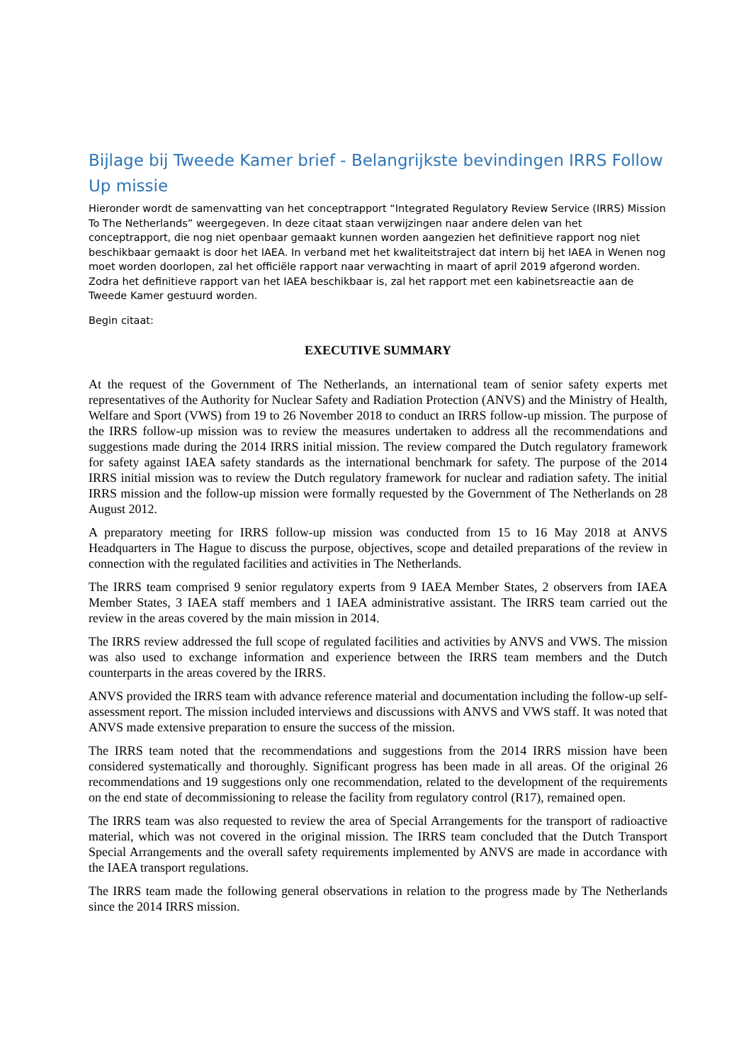Bijlage bij Tweede Kamer brief - Belangrijkste bevindingen IRRS Follow Up missie
Hieronder wordt de samenvatting van het conceptrapport “Integrated Regulatory Review Service (IRRS) Mission To The Netherlands” weergegeven. In deze citaat staan verwijzingen naar andere delen van het conceptrapport, die nog niet openbaar gemaakt kunnen worden aangezien het definitieve rapport nog niet beschikbaar gemaakt is door het IAEA. In verband met het kwaliteitstraject dat intern bij het IAEA in Wenen nog moet worden doorlopen, zal het officiële rapport naar verwachting in maart of april 2019 afgerond worden. Zodra het definitieve rapport van het IAEA beschikbaar is, zal het rapport met een kabinetsreactie aan de Tweede Kamer gestuurd worden.
Begin citaat:
EXECUTIVE SUMMARY
At the request of the Government of The Netherlands, an international team of senior safety experts met representatives of the Authority for Nuclear Safety and Radiation Protection (ANVS) and the Ministry of Health, Welfare and Sport (VWS) from 19 to 26 November 2018 to conduct an IRRS follow-up mission. The purpose of the IRRS follow-up mission was to review the measures undertaken to address all the recommendations and suggestions made during the 2014 IRRS initial mission. The review compared the Dutch regulatory framework for safety against IAEA safety standards as the international benchmark for safety. The purpose of the 2014 IRRS initial mission was to review the Dutch regulatory framework for nuclear and radiation safety. The initial IRRS mission and the follow-up mission were formally requested by the Government of The Netherlands on 28 August 2012.
A preparatory meeting for IRRS follow-up mission was conducted from 15 to 16 May 2018 at ANVS Headquarters in The Hague to discuss the purpose, objectives, scope and detailed preparations of the review in connection with the regulated facilities and activities in The Netherlands.
The IRRS team comprised 9 senior regulatory experts from 9 IAEA Member States, 2 observers from IAEA Member States, 3 IAEA staff members and 1 IAEA administrative assistant. The IRRS team carried out the review in the areas covered by the main mission in 2014.
The IRRS review addressed the full scope of regulated facilities and activities by ANVS and VWS. The mission was also used to exchange information and experience between the IRRS team members and the Dutch counterparts in the areas covered by the IRRS.
ANVS provided the IRRS team with advance reference material and documentation including the follow-up self-assessment report. The mission included interviews and discussions with ANVS and VWS staff. It was noted that ANVS made extensive preparation to ensure the success of the mission.
The IRRS team noted that the recommendations and suggestions from the 2014 IRRS mission have been considered systematically and thoroughly. Significant progress has been made in all areas. Of the original 26 recommendations and 19 suggestions only one recommendation, related to the development of the requirements on the end state of decommissioning to release the facility from regulatory control (R17), remained open.
The IRRS team was also requested to review the area of Special Arrangements for the transport of radioactive material, which was not covered in the original mission. The IRRS team concluded that the Dutch Transport Special Arrangements and the overall safety requirements implemented by ANVS are made in accordance with the IAEA transport regulations.
The IRRS team made the following general observations in relation to the progress made by The Netherlands since the 2014 IRRS mission.